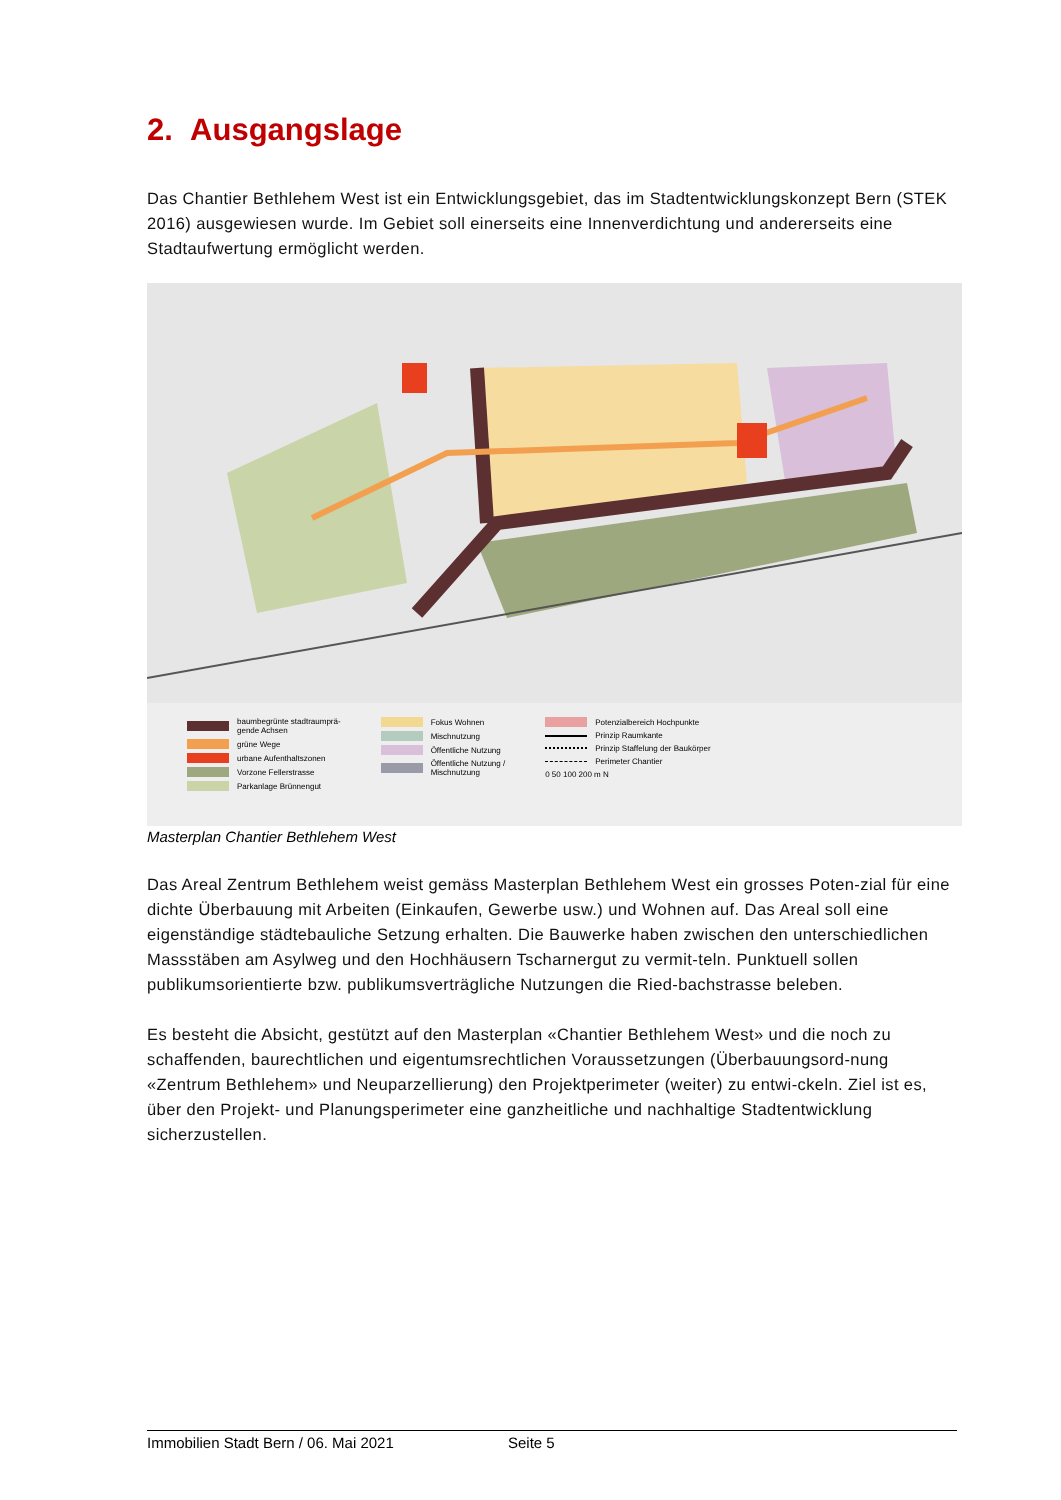2. Ausgangslage
Das Chantier Bethlehem West ist ein Entwicklungsgebiet, das im Stadtentwicklungskonzept Bern (STEK 2016) ausgewiesen wurde. Im Gebiet soll einerseits eine Innenverdichtung und andererseits eine Stadtaufwertung ermöglicht werden.
baumbegrünte stadtraumprä-
gende Achsen
grüne Wege
urbane Aufenthaltszonen
Vorzone Fellerstrasse
Parkanlage Brünnengut
Fokus Wohnen
Mischnutzung
Öffentliche Nutzung
Öffentliche Nutzung /
Mischnutzung
Potenzialbereich Hochpunkte
Prinzip Raumkante
Prinzip Staffelung der Baukörper
Perimeter Chantier
0 50 100 200 m N
Masterplan Chantier Bethlehem West
Das Areal Zentrum Bethlehem weist gemäss Masterplan Bethlehem West ein grosses Poten-zial für eine dichte Überbauung mit Arbeiten (Einkaufen, Gewerbe usw.) und Wohnen auf. Das Areal soll eine eigenständige städtebauliche Setzung erhalten. Die Bauwerke haben zwischen den unterschiedlichen Massstäben am Asylweg und den Hochhäusern Tscharnergut zu vermit-teln. Punktuell sollen publikumsorientierte bzw. publikumsverträgliche Nutzungen die Ried-bachstrasse beleben.
Es besteht die Absicht, gestützt auf den Masterplan «Chantier Bethlehem West» und die noch zu schaffenden, baurechtlichen und eigentumsrechtlichen Voraussetzungen (Überbauungsord-nung «Zentrum Bethlehem» und Neuparzellierung) den Projektperimeter (weiter) zu entwi-ckeln. Ziel ist es, über den Projekt- und Planungsperimeter eine ganzheitliche und nachhaltige Stadtentwicklung sicherzustellen.
Immobilien Stadt Bern / 06. Mai 2021 Seite 5